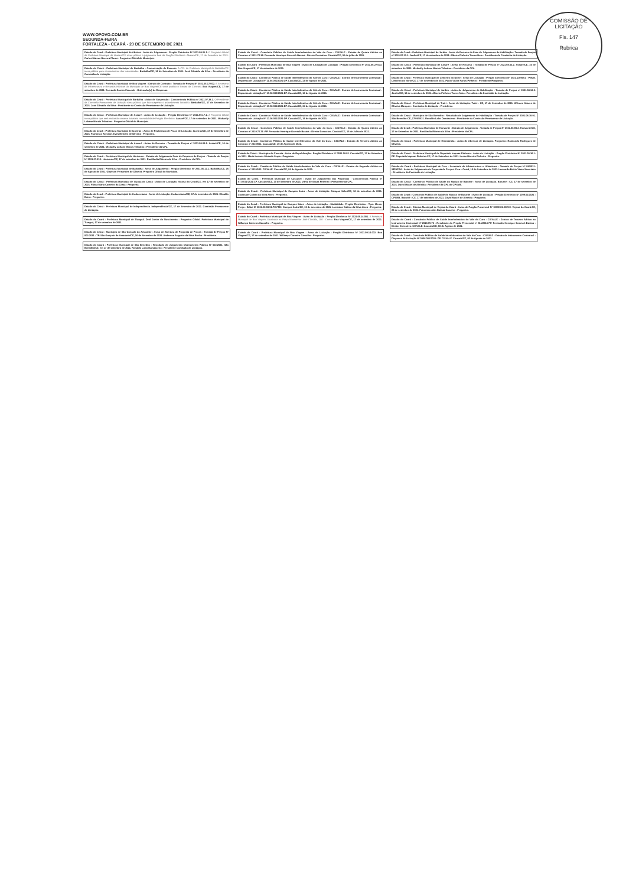COMISSÃO DE LICITAÇÃO
Fls. 147
Rubrica
WWW.OPOVO.COM.BR
SEGUNDA-FEIRA
FORTALEZA - CEARÁ - 20 DE SETEMBRO DE 2021
Estado do Ceará - Prefeitura Municipal de Abaiara - Aviso de Julgamento - Pregão Eletrônico Nº 2021.09.01.1. O Pregoeiro Oficial da Prefeitura Municipal de Abaiara/CE torna público o julgamento final do Pregão Eletrônico. Abaiara/CE, 17 de Setembro de 2021. Carlos Mateus Bezerra Flores - Pregoeiro Oficial do Município.
Estado do Ceará - Prefeitura Municipal de Barbalha - Comunicação de Recurso. A CPL da Prefeitura Municipal de Barbalha/CE torna público para conhecimento dos interessados. Barbalha/CE, 16 de Setembro de 2021. José Ednaldo da Silva - Presidente da Comissão de Licitação.
Estado do Ceará - Prefeitura Municipal de Boa Viagem - Extrato de Contrato - Tomada de Preços Nº 2021.05.17.002. A Secretaria de Infraestrutura e Recursos Hídricos do Município de Boa Viagem/CE torna público o Extrato de Contrato. Boa Viagem/CE, 17 de setembro de 2021. Everardo Gomes Facundo - Ordenador(a) de Despesas.
Estado do Ceará - Prefeitura Municipal de Barbalha - Aviso de Suspensão - Concorrência Pública nº 2021.07.28.1. O Presidente da Comissão Permanente de Licitação torna público que fica suspenso o procedimento licitatório. Barbalha/CE, 17 de Setembro de 2021. José Ednaldo da Silva - Presidente da Comissão Permanente de Licitação.
Estado do Ceará - Prefeitura Municipal de Assaré - Aviso de Licitação - Pregão Eletrônico Nº 2021.09.17.1. A Pregoeira Oficial torna público que será realizado certame licitatório na modalidade Pregão Eletrônico. Assaré/CE, 17 de setembro de 2021. Mickaelly Lohane Morais Tributino - Pregoeira Oficial do Município.
Estado do Ceará - Prefeitura Municipal de Ipueiras - Aviso de Reabertura de Prazo de Licitação. Ipueiras/CE, 17 de Setembro de 2021. Francisco Alysson Alves Mendes de Oliveira - Pregoeiro.
Estado do Ceará - Prefeitura Municipal de Assaré - Aviso de Recurso - Tomada de Preços nº 2021.08.04.1. Assaré/CE, 16 de setembro de 2021. Mickaelly Lohane Morais Tributino - Presidente da CPL.
Estado do Ceará - Prefeitura Municipal de Horizonte - Extrato de Julgamento Fase de Proposta de Preços - Tomada de Preços Nº 2021.07.03.1. Horizonte/CE, 17 de setembro de 2021. Rosilândia Ribeiro da Silva - Presidente da CPL.
Estado do Ceará - Prefeitura Municipal de Barbalha - Aviso de Julgamento - Pregão Eletrônico Nº 2021.05.12.1. Barbalha/CE, 25 de Agosto de 2021. Gleylson Fernandes de Oliveira. Pregoeiro Oficial do Município.
Estado do Ceará - Prefeitura Municipal de Viçosa do Ceará - Aviso de Licitação. Viçosa do Ceará/CE, em 17 de setembro de 2021. Flávia Maria Carneiro da Costa - Pregoeira.
Estado do Ceará - Prefeitura Municipal de Uruburetama - Aviso de Licitação. Uruburetama/CE, 17 de setembro de 2021. Elinaldo Dutra - Pregoeiro.
Estado do Ceará - Prefeitura Municipal de Independência. Independência/CE, 17 de Setembro de 2021. Comissão Permanente de Licitação.
Estado do Ceará - Prefeitura Municipal de Tianguá. Deid Junior do Nascimento - Pregoeiro Oficial. Prefeitura Municipal de Tianguá, 17 de setembro de 2021.
Estado do Ceará - Município de São Gonçalo do Amarante - Aviso de Abertura de Proposta de Preços - Tomada de Preços Nº 002.2021 - TP. São Gonçalo do Amarante/CE, 16 de Setembro de 2021. Anderson Augusto da Silva Rocha - Presidente.
Estado do Ceará - Prefeitura Municipal de São Benedito - Resultado de Julgamento Chamamento Público Nº 002/2021. São Benedito/CE, em 17 de setembro de 2021. Ronaldo Lobo Damasceno - Presidente Comissão de Licitação.
Estado do Ceará - Consórcio Público de Saúde Interfederativo do Vale do Curu - CISVALE - Extrato de Quarto Aditivo ao Contrato nº 2021.70.16. Fernando Henrique Goersch Bastos - Diretor Executivo. Caucaia/CE, 06 de julho de 2021.
Estado do Ceará - Prefeitura Municipal de Boa Viagem - Aviso de Anulação de Licitação - Pregão Eletrônico Nº 2021.06.27.003. Boa Viagem/CE, 17 de setembro de 2021.
Estado do Ceará - Consórcio Público de Saúde Interfederativo do Vale do Curu - CISVALE - Extrato de Instrumento Contratual - Dispensa de Licitação Nº 11.08.001/2021-DP. Caucaia/CE, 13 de Agosto de 2021.
Estado do Ceará - Consórcio Público de Saúde Interfederativo do Vale do Curu - CISVALE - Extrato de Instrumento Contratual - Dispensa de Licitação Nº 17.08.002/2021-DP. Caucaia/CE, 18 de Agosto de 2021.
Estado do Ceará - Consórcio Público de Saúde Interfederativo do Vale do Curu - CISVALE - Extrato de Instrumento Contratual - Dispensa de Licitação Nº 17.08.001/2021-DP. Caucaia/CE, 24 de Agosto de 2021.
Estado do Ceará - Consórcio Público de Saúde Interfederativo do Vale do Curu - CISVALE - Extrato de Instrumento Contratual - Dispensa de Licitação Nº 13.08.001/2021-DP. Caucaia/CE, 16 de Agosto de 2021.
Estado do Ceará - Consórcio Público de Saúde Interfederativo do Vale do Curu - CISVALE - Extrato de Quarto Aditivo ao Contrato nº 2019.70.76 -PP. Fernando Henrique Goersch Bastos - Diretor Executivo. Caucaia/CE, 15 de Julho de 2021.
Estado do Ceará - Consórcio Público de Saúde Interfederativo do Vale do Curu - CISVALE - Extrato de Terceiro Aditivo ao Contrato nº 2019/001. Caucaia/CE, 10 de Agosto de 2021.
Estado do Ceará - Município de Caucaia - Aviso de Republicação - Pregão Eletrônico Nº 2021.09.02. Caucaia/CE, 17 de Setembro de 2021. Maria Leoneiz Miranda Serpa - Pregoeira.
Estado do Ceará - Consórcio Público de Saúde Interfederativo do Vale do Curu - CISVALE - Extrato de Segundo Aditivo ao Contrato nº 2019/102. CISVALE. Caucaia/CE, 04 de Agosto de 2021.
Estado do Ceará - Prefeitura Municipal de Cascavel - Aviso de Julgamento das Propostas - Concorrência Pública Nº 07.02.01/2021-CP. Cascavel/CE, 20 de Setembro de 2021. Vânia de Souza Pinheiro - Presidente da CPL.
Estado do Ceará - Prefeitura Municipal de Campos Sales - Aviso de Licitação. Campos Sales/CE, 16 de setembro de 2021. Lucissian Calisto da Silva Alves - Pregoeira.
Estado do Ceará - Prefeitura Municipal de Campos Sales - Aviso de Licitação - Modalidade: Pregão Eletrônico - Tipo: Menor Preço - Edital Nº 2021.09.09.51.PE.FMS. Campos Sales/CE, 15 de setembro de 2021. Lucissian Calisto da Silva Alves - Pregoeira.
Estado do Ceará - Prefeitura Municipal de Boa Viagem - Aviso de Licitação - Pregão Eletrônico Nº 2021.09.14.001. A Prefeitura Municipal de Boa Viagem, localizada na Praça Monsenhor José Cândido, 100 - Centro. Boa Viagem/CE, 17 de setembro de 2021. Willamys Carneiro Carvalho - Pregoeiro.
Estado do Ceará - Prefeitura Municipal de Boa Viagem - Aviso de Licitação - Pregão Eletrônico Nº 2021.09.14.002. Boa Viagem/CE, 17 de setembro de 2021. Willamys Carneiro Carvalho - Pregoeiro.
Estado do Ceará - Prefeitura Municipal de Jardim - Aviso de Recurso da Fase de Julgamento de Habilitação - Tomada de Preços nº 2021.07.12.1. Jardim/CE, 17 de setembro de 2021. Alberto Pinheiro Torres Neto - Presidente da Comissão de Licitação.
Estado do Ceará - Prefeitura Municipal de Assaré - Aviso de Recurso - Tomada de Preços nº 2021.08.04.2. Assaré/CE, 16 de setembro de 2021. Mickaelly Lohane Morais Tributino - Presidente da CPL.
Estado do Ceará - Prefeitura Municipal de Limoeiro do Norte - Aviso de Licitação - Pregão Eletrônico Nº 2021.1309001 - PMLN. Limoeiro do Norte/CE, 17 de Setembro de 2021. Paulo Victor Farias Pinheiro - Presidente/Pregoeiro.
Estado do Ceará - Prefeitura Municipal de Jardim - Aviso de Julgamento de Habilitação - Tomada de Preços nº 2021.08.12.2. Jardim/CE, 15 de setembro de 2021. Alberto Pinheiro Torres Neto - Presidente da Comissão de Licitação.
Estado do Ceará - Prefeitura Municipal de Trairi - Aviso de Licitação. Trairi - CE, 17 de Setembro de 2021. Wilenne Soares de Oliveira Marques - Comissão de Licitação - Presidente.
Estado do Ceará - Município de São Benedito - Resultado de Julgamento de Habilitação - Tomada de Preços Nº 2021.08.19.01. São Benedito-CE, 17/09/2021. Ronaldo Lobo Damasceno - Presidente da Comissão Permanente de Licitação.
Estado do Ceará - Prefeitura Municipal de Horizonte - Extrato de Julgamento - Tomada de Preços Nº 2021.08.05.2. Horizonte/CE, 17 de Setembro de 2021. Rosilândia Ribeiro da Silva - Presidente da CPL.
Estado do Ceará - Prefeitura Municipal de Hidrolândia - Aviso de Abertura de Licitação. Pregoeiro: Raimundo Rodrigues de Oliveira.
Estado do Ceará - Prefeitura Municipal de Deputado Irapuan Pinheiro - Aviso de Licitação - Pregão Eletrônico Nº 2021.09.16.1-PE. Deputado Irapuan Pinheiro-CE, 17 de Setembro de 2021. Lucas Moreira Pinheiro - Pregoeiro.
Estado do Ceará - Prefeitura Municipal de Cruz - Secretaria de Infraestrutura e Urbanismo - Tomada de Preços Nº 08/2021-SEINFRA - Aviso de Julgamento de Proposta de Preços. Cruz - Ceará, 16 de Setembro de 2021. Leonardo Brício Viana Severiano - Presidente da Comissão de Licitação.
Estado do Ceará - Consórcio Público de Saúde do Maciço de Baturité - Aviso de Licitação. Baturité - CE, 17 de setembro de 2021. David Maciel de Almeida - Presidente da CPL do CPSMB.
Estado do Ceará - Consórcio Público de Saúde do Maciço de Baturité - Aviso de Licitação - Pregão Eletrônico Nº 1009.01/2021 - CPSMB. Baturité - CE, 17 de setembro de 2021. David Maciel de Almeida - Pregoeiro.
Estado do Ceará - Câmara Municipal de Viçosa do Ceará - Aviso de Pregão Presencial Nº 003/2021-CMVC. Viçosa do Ceará-CE, 20 de setembro de 2021. Francisco Alan Batista Craveiro - Pregoeiro.
Estado do Ceará - Consórcio Público de Saúde Interfederativo do Vale do Curu - CISVALE - Extrato de Terceiro Aditivo ao Instrumento Contratual Nº 2018.70-72 - Resultante do Pregão Presencial nº 011/2018 PP. Fernando Henrique Goersch Bastos - Diretor Executivo. CISVALE. Caucaia/CE, 06 de Agosto de 2021.
Estado do Ceará - Consórcio Público de Saúde Interfederativo do Vale do Curu - CISVALE - Extrato de Instrumento Contratual - Dispensa de Licitação Nº 0308.001/2021- DP. CISVALE. Caucaia/CE, 02 de Agosto de 2021.